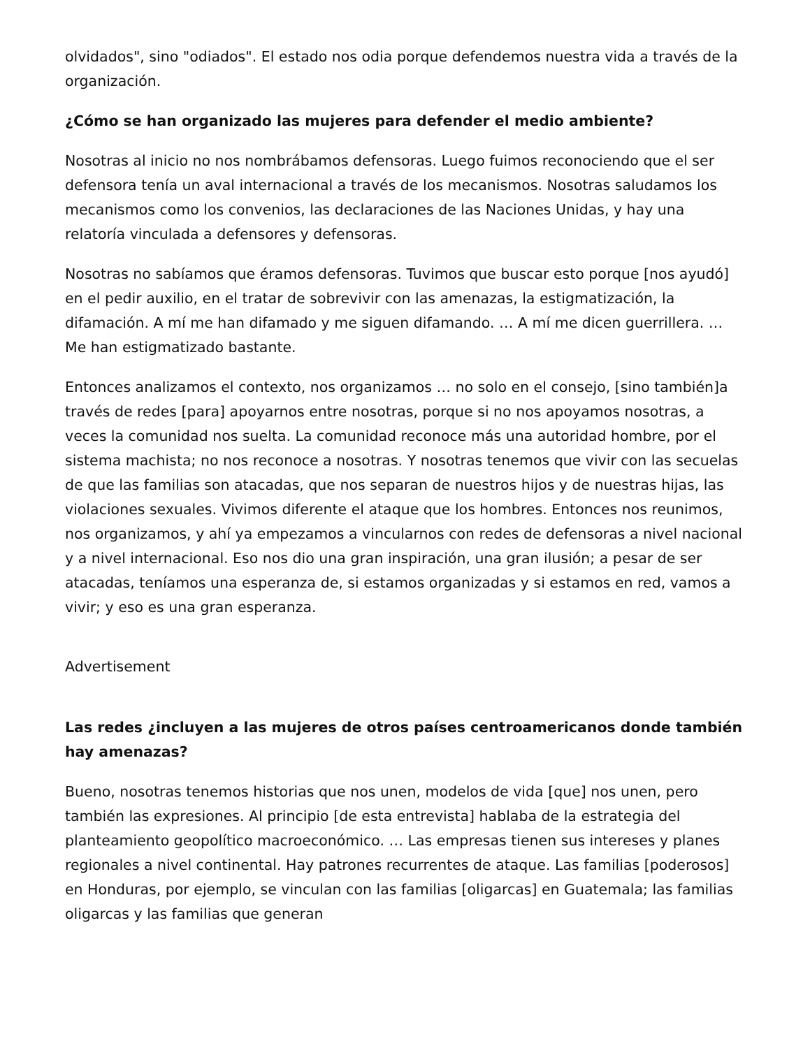olvidados", sino "odiados". El estado nos odia porque defendemos nuestra vida a través de la organización.
¿Cómo se han organizado las mujeres para defender el medio ambiente?
Nosotras al inicio no nos nombrábamos defensoras. Luego fuimos reconociendo que el ser defensora tenía un aval internacional a través de los mecanismos. Nosotras saludamos los mecanismos como los convenios, las declaraciones de las Naciones Unidas, y hay una relatoría vinculada a defensores y defensoras.
Nosotras no sabíamos que éramos defensoras. Tuvimos que buscar esto porque [nos ayudó] en el pedir auxilio, en el tratar de sobrevivir con las amenazas, la estigmatización, la difamación. A mí me han difamado y me siguen difamando. … A mí me dicen guerrillera. … Me han estigmatizado bastante.
Entonces analizamos el contexto, nos organizamos … no solo en el consejo, [sino también]a través de redes [para] apoyarnos entre nosotras, porque si no nos apoyamos nosotras, a veces la comunidad nos suelta. La comunidad reconoce más una autoridad hombre, por el sistema machista; no nos reconoce a nosotras. Y nosotras tenemos que vivir con las secuelas de que las familias son atacadas, que nos separan de nuestros hijos y de nuestras hijas, las violaciones sexuales. Vivimos diferente el ataque que los hombres. Entonces nos reunimos, nos organizamos, y ahí ya empezamos a vincularnos con redes de defensoras a nivel nacional y a nivel internacional. Eso nos dio una gran inspiración, una gran ilusión; a pesar de ser atacadas, teníamos una esperanza de, si estamos organizadas y si estamos en red, vamos a vivir; y eso es una gran esperanza.
Advertisement
Las redes ¿incluyen a las mujeres de otros países centroamericanos donde también hay amenazas?
Bueno, nosotras tenemos historias que nos unen, modelos de vida [que] nos unen, pero también las expresiones. Al principio [de esta entrevista] hablaba de la estrategia del planteamiento geopolítico macroeconómico. … Las empresas tienen sus intereses y planes regionales a nivel continental. Hay patrones recurrentes de ataque. Las familias [poderosos] en Honduras, por ejemplo, se vinculan con las familias [oligarcas] en Guatemala; las familias oligarcas y las familias que generan